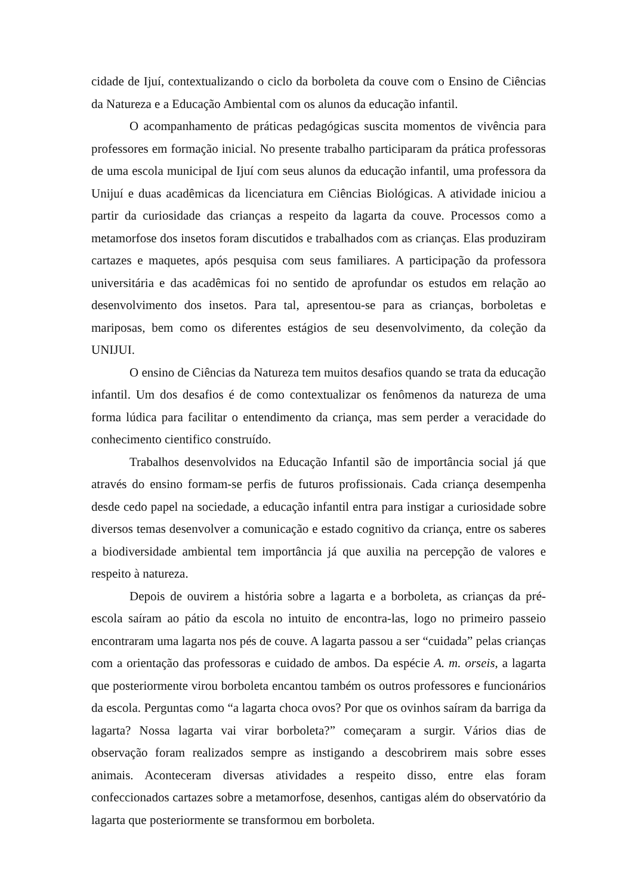cidade de Ijuí, contextualizando o ciclo da borboleta da couve com o Ensino de Ciências da Natureza e a Educação Ambiental com os alunos da educação infantil.
O acompanhamento de práticas pedagógicas suscita momentos de vivência para professores em formação inicial. No presente trabalho participaram da prática professoras de uma escola municipal de Ijuí com seus alunos da educação infantil, uma professora da Unijuí e duas acadêmicas da licenciatura em Ciências Biológicas. A atividade iniciou a partir da curiosidade das crianças a respeito da lagarta da couve. Processos como a metamorfose dos insetos foram discutidos e trabalhados com as crianças. Elas produziram cartazes e maquetes, após pesquisa com seus familiares. A participação da professora universitária e das acadêmicas foi no sentido de aprofundar os estudos em relação ao desenvolvimento dos insetos. Para tal, apresentou-se para as crianças, borboletas e mariposas, bem como os diferentes estágios de seu desenvolvimento, da coleção da UNIJUI.
O ensino de Ciências da Natureza tem muitos desafios quando se trata da educação infantil. Um dos desafios é de como contextualizar os fenômenos da natureza de uma forma lúdica para facilitar o entendimento da criança, mas sem perder a veracidade do conhecimento cientifico construído.
Trabalhos desenvolvidos na Educação Infantil são de importância social já que através do ensino formam-se perfis de futuros profissionais. Cada criança desempenha desde cedo papel na sociedade, a educação infantil entra para instigar a curiosidade sobre diversos temas desenvolver a comunicação e estado cognitivo da criança, entre os saberes a biodiversidade ambiental tem importância já que auxilia na percepção de valores e respeito à natureza.
Depois de ouvirem a história sobre a lagarta e a borboleta, as crianças da pré-escola saíram ao pátio da escola no intuito de encontra-las, logo no primeiro passeio encontraram uma lagarta nos pés de couve. A lagarta passou a ser “cuidada” pelas crianças com a orientação das professoras e cuidado de ambos. Da espécie A. m. orseis, a lagarta que posteriormente virou borboleta encantou também os outros professores e funcionários da escola. Perguntas como “a lagarta choca ovos? Por que os ovinhos saíram da barriga da lagarta? Nossa lagarta vai virar borboleta?” começaram a surgir. Vários dias de observação foram realizados sempre as instigando a descobrirem mais sobre esses animais. Aconteceram diversas atividades a respeito disso, entre elas foram confeccionados cartazes sobre a metamorfose, desenhos, cantigas além do observatório da lagarta que posteriormente se transformou em borboleta.